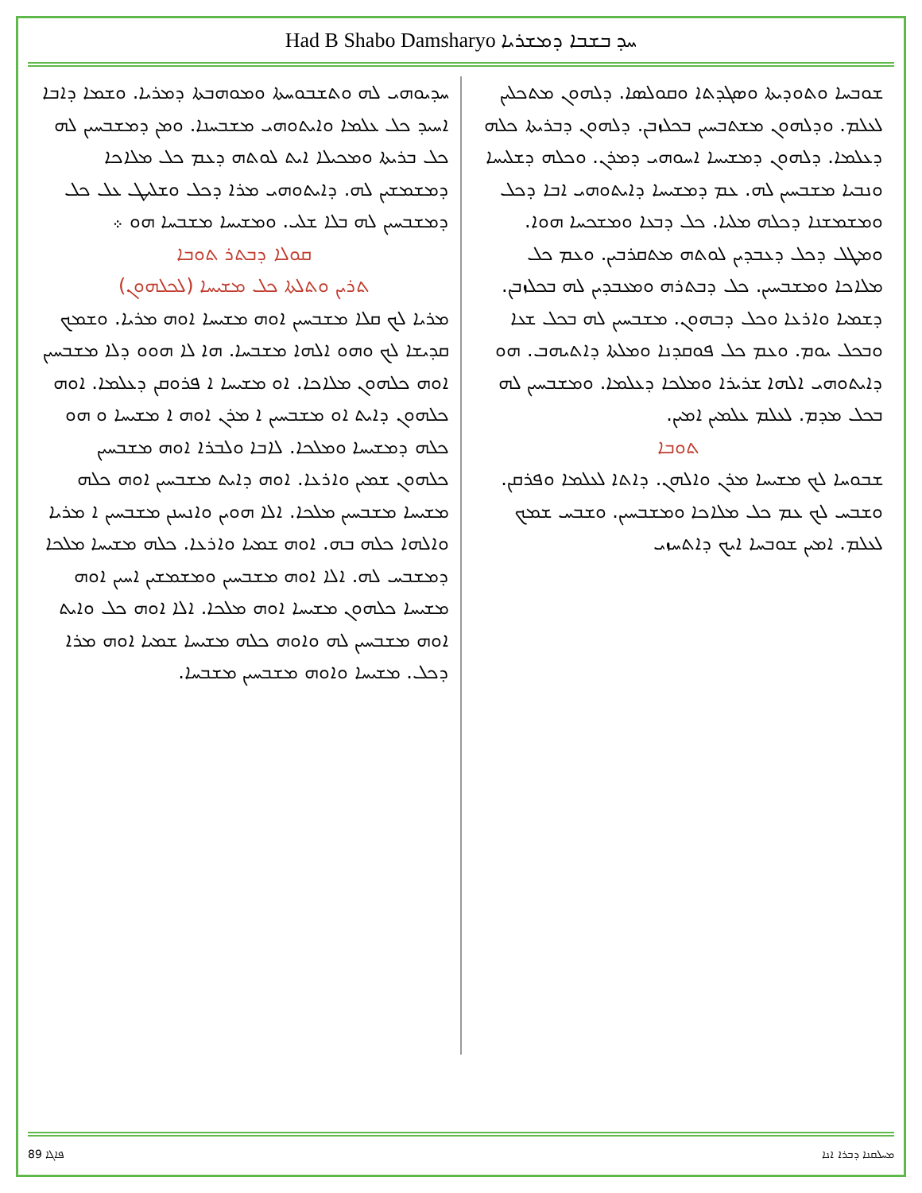Had B Shabo Damsharyo ܚܕ ܒܫܒܐ ܕܡܫܪܝܐ
ܫܘܒܚܐ ܘܬܘܕܝܬܐ ܘܣܓܕܬܐ ܘܩܘܠܣܐ. ܕܠܗܘܢ ܡܬܟܠܝܢ ܠܥܠܡ. ܘܕܠܗܘܢ ܡܫܬܒܚܝܢ ܒܟܠܙܒܢ. ܕܠܗܘܢ ܕܒܪܝܬܐ ܟܠܗ ܕܥܠܡܐ. ܕܠܗܘܢ ܕܡܫܝܚܐ ܐܚܘܗܝ ܕܡܪܢ. ܘܟܠܗ ܕܫܠܝܚܐ ܘܢܒܝܐ ܡܫܒܚܝܢ ܠܗ. ܥܡ ܕܡܫܝܚܐ ܕܐܝܬܘܗܝ ܐܒܐ ܕܟܠ ܘܡܫܡܫܢܐ ܕܟܠܗ ܡܠܝܐ. ܟܠ ܕܒܥܐ ܘܡܫܟܚܐ ܗܘܐ. ܘܡܛܠ ܕܟܠ ܕܥܒܕܝܢ ܠܘܬܗ ܡܬܩܪܒܝܢ. ܘܥܡ ܟܠ ܡܠܐܟܐ ܘܡܫܒܚܝܢ. ܟܠ ܕܒܬܪܗ ܘܡܥܒܕܝܢ ܠܗ ܒܟܠܙܒܢ. ܕܫܡܝܐ ܘܐܪܥܐ ܘܟܠ ܕܒܗܘܢ. ܡܫܒܚܝܢ ܠܗ ܒܟܠ ܫܥܐ ܘܒܟܠ ܝܘܡ. ܘܥܡ ܟܠ ܦܘܩܕܢܐ ܘܡܠܬܐ ܕܐܬܝܗܒ. ܗܘ ܕܐܝܬܘܗܝ ܐܠܗܐ ܫܪܝܪܐ ܘܡܠܟܐ ܕܥܠܡܐ. ܘܡܫܒܚܝܢ ܠܗ ܒܟܠ ܡܕܡ. ܠܥܠܡ ܥܠܡܝܢ ܐܡܝܢ.
ܬܘܒܐ
ܫܒܘܚܐ ܠܟ ܡܫܝܚܐ ܡܪܢ ܘܐܠܗܢ. ܕܐܬܐ ܠܥܠܡܐ ܘܦܪܩܢ. ܘܫܒܚ ܠܟ ܥܡ ܟܠ ܡܠܐܟܐ ܘܡܫܒܚܝܢ. ܘܫܒܚ ܫܡܟ ܠܥܠܡ. ܐܡܝܢ ܫܘܒܚܐ ܐܝܟ ܕܐܬܚܙܝ
ܚܕܝܘܗܝ ܠܗ ܘܬܫܒܘܚܬܐ ܘܡܘܗܒܬܐ ܕܡܪܝܐ. ܘܫܡܐ ܕܐܒܐ ܐܚܝܕ ܟܠ ܥܠܡܐ ܘܐܝܬܘܗܝ ܡܫܒܚܢܐ. ܘܡܢ ܕܡܫܒܚܝܢ ܠܗ ܟܠ ܒܪܝܬܐ ܘܡܟܝܠܐ ܐܝܬ ܠܘܬܗ ܕܥܡ ܟܠ ܡܠܐܟܐ ܕܡܫܡܫܝܢ ܠܗ. ܕܐܝܬܘܗܝ ܡܪܐ ܕܟܠ ܘܫܠܝܛ ܥܠ ܟܠ ܕܡܫܒܚܝܢ ܠܗ ܒܠܐ ܫܠܝ. ܘܡܫܝܚܐ ܡܫܒܚܐ ܗܘ ܀
ܩܘܠܐ ܕܒܬܪ ܬܘܒܐ
ܬܪܝܢ ܘܬܠܬܐ ܟܠ ܡܫܝܚܐ (ܠܟܠܗܘܢ)
ܡܪܝܐ ܠܟ ܩܠܐ ܡܫܒܚܝܢ ܐܘܗ ܡܫܝܚܐ ܐܘܗ ܡܪܝܐ. ܘܫܡܟ ܩܕܝܫܐ ܠܟ ܘܗܘ ܐܠܗܐ ܡܫܒܚܐ. ܗܐ ܠܐ ܗܘܘ ܕܠܐ ܡܫܒܚܝܢ ܐܘܗ ܟܠܗܘܢ ܡܠܐܟܐ. ܐܘ ܡܫܝܚܐ ܐ ܦܪܘܩܢ ܕܥܠܡܐ. ܐܘܗ ܟܠܗܘܢ ܕܐܝܬ ܐܘ ܡܫܒܚܝܢ ܐ ܡܪܢ ܐܘܗ ܐ ܡܫܝܚܐ ܘ ܗܘ ܟܠܗ ܕܡܫܝܚܐ ܘܡܠܟܐ. ܠܐܒܐ ܘܠܒܪܐ ܐܘܗ ܡܫܒܚܝܢ ܟܠܗܘܢ ܫܡܝܢ ܘܐܪܥܐ. ܐܘܗ ܕܐܝܬ ܡܫܒܚܝܢ ܐܘܗ ܟܠܗ ܡܫܝܚܐ ܡܫܒܚܝܢ ܡܠܟܐ. ܐܠܐ ܗܘܝܢ ܘܐܢܚܢܢ ܡܫܒܚܝܢ ܐ ܡܪܝܐ ܘܐܠܗܐ ܟܠܗ ܒܗ. ܐܘܗ ܫܡܝܐ ܘܐܪܥܐ. ܟܠܗ ܡܫܝܚܐ ܡܠܟܐ ܕܡܫܒܚ ܠܗ. ܐܠܐ ܐܘܗ ܡܫܒܚܝܢ ܘܡܫܡܫܝܢ ܐܚܝܢ ܐܘܗ ܡܫܝܚܐ ܟܠܗܘܢ ܡܫܝܚܐ ܐܘܗ ܡܠܟܐ. ܐܠܐ ܐܘܗ ܟܠ ܘܐܝܬ ܐܘܗ ܡܫܒܚܝܢ ܠܗ ܘܐܘܗ ܟܠܗ ܡܫܝܚܐ ܫܡܝܐ ܐܘܗ ܡܪܐ ܕܟܠ. ܡܫܝܚܐ ܘܐܘܗ ܡܫܒܚܝܢ ܡܫܒܚܐ.
89 ܦܐܓܐ ܡܚܠܩܢܐ ܕܒܪܐ ܐܢܐ